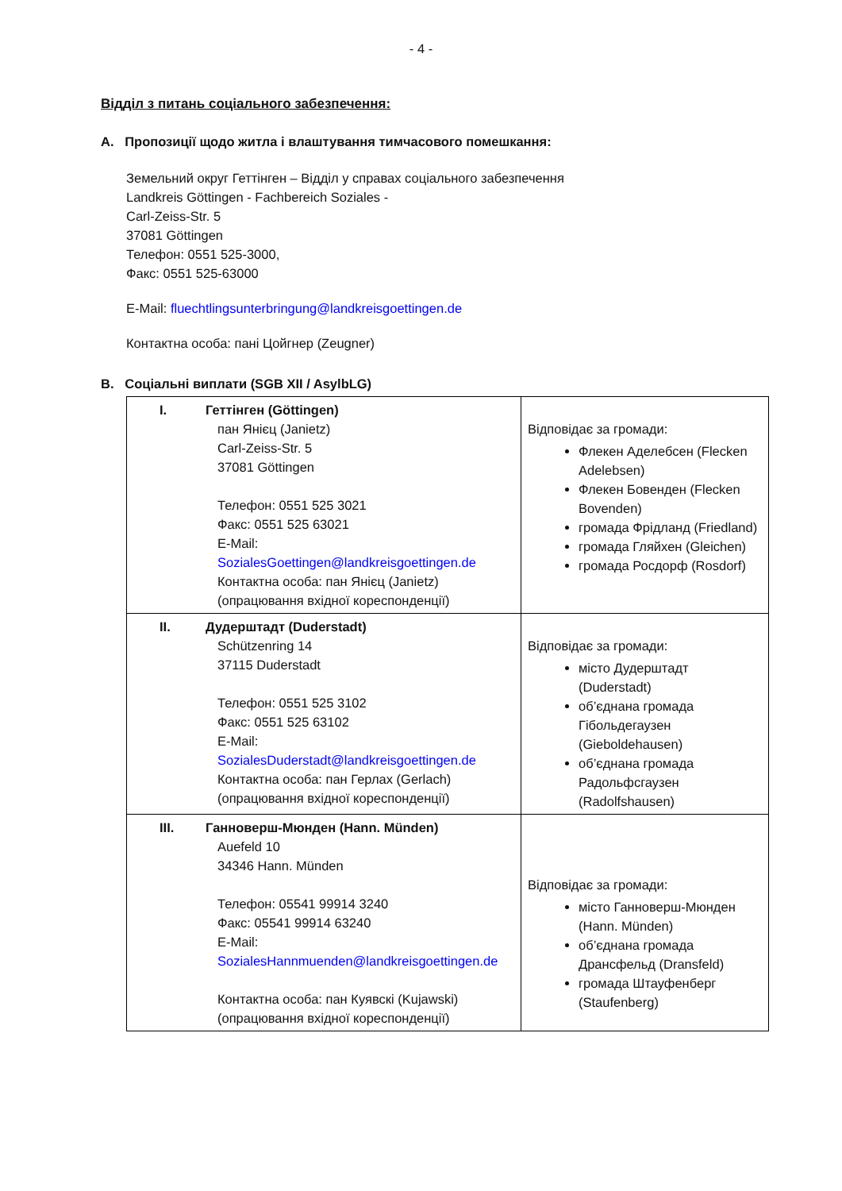- 4 -
Відділ з питань соціального забезпечення:
A. Пропозиції щодо житла і влаштування тимчасового помешкання:
Земельний округ Геттінген – Відділ у справах соціального забезпечення
Landkreis Göttingen - Fachbereich Soziales -
Carl-Zeiss-Str. 5
37081 Göttingen
Телефон: 0551 525-3000,
Факс: 0551 525-63000
E-Mail: fluechtlingsunterbringung@landkreisgoettingen.de
Контактна особа: пані Цойгнер (Zeugner)
B. Соціальні виплати (SGB XII / AsylbLG)
| I. Геттінген (Göttingen) пан Янієц (Janietz) Carl-Zeiss-Str. 5 37081 Göttingen Телефон: 0551 525 3021 Факс: 0551 525 63021 E-Mail: SozialesGoettingen@landkreisgoettingen.de Контактна особа: пан Янієц (Janietz) (опрацювання вхідної кореспонденції) | Відповідає за громади: Флекен Аделебсен (Flecken Adelebsen) Флекен Бовенден (Flecken Bovenden) громада Фрідланд (Friedland) громада Гляйхен (Gleichen) громада Росдорф (Rosdorf) |
| II. Дудерштадт (Duderstadt) Schützenring 14 37115 Duderstadt Телефон: 0551 525 3102 Факс: 0551 525 63102 E-Mail: SozialesDuderstadt@landkreisgoettingen.de Контактна особа: пан Герлах (Gerlach) (опрацювання вхідної кореспонденції) | Відповідає за громади: місто Дудерштадт (Duderstadt) об’єднана громада Гібольдегаузен (Gieboldehausen) об’єднана громада Радольфсгаузен (Radolfshausen) |
| III. Ганноверш-Мюнден (Hann. Münden) Auefeld 10 34346 Hann. Münden Телефон: 05541 99914 3240 Факс: 05541 99914 63240 E-Mail: SozialesHannmuenden@landkreisgoettingen.de Контактна особа: пан Куявскі (Kujawski) (опрацювання вхідної кореспонденції) | Відповідає за громади: місто Ганноверш-Мюнден (Hann. Münden) об’єднана громада Дрансфельд (Dransfeld) громада Штауфенберг (Staufenberg) |